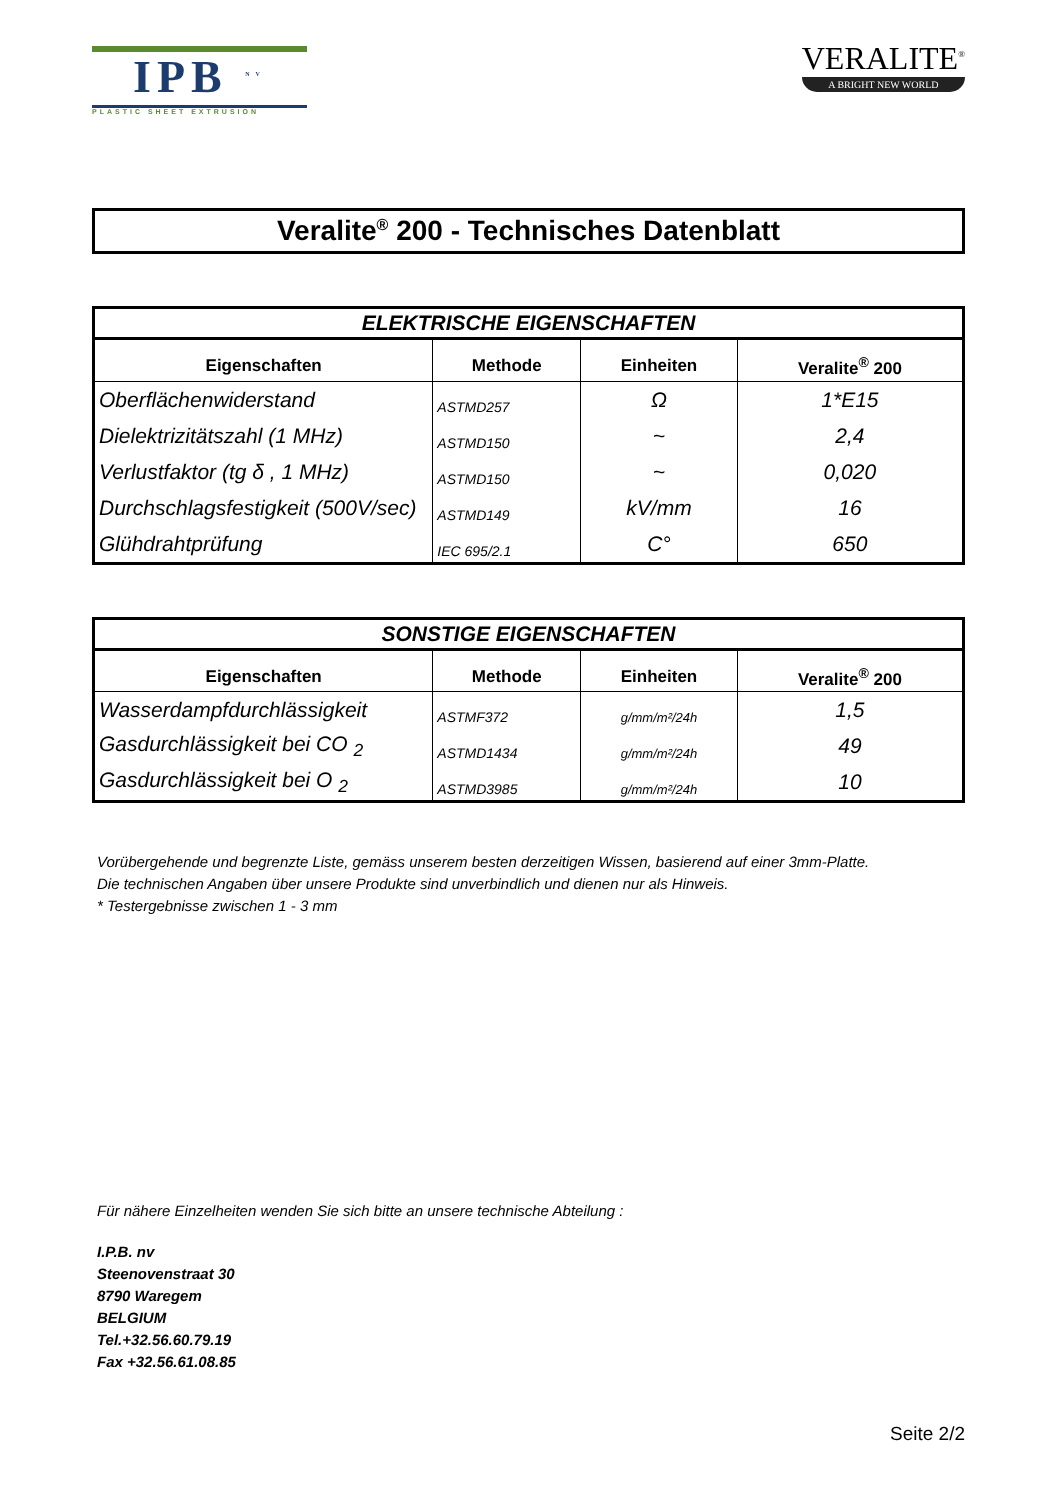IPB <sup>NV</sup>
PLASTIC SHEET EXTRUSION
VERALITE<sup>®</sup>
A BRIGHT NEW WORLD
Veralite<sup>®</sup> 200 - Technisches Datenblatt
| ELEKTRISCHE EIGENSCHAFTEN | | | |
| --- | --- | --- | --- |
| Eigenschaften | Methode | Einheiten | Veralite<sup>®</sup> 200 |
| Oberflächenwiderstand | ASTMD257 | Ω | 1*E15 |
| Dielektrizitätszahl (1 MHz) | ASTMD150 | ~ | 2,4 |
| Verlustfaktor (tg δ , 1 MHz) | ASTMD150 | ~ | 0,020 |
| Durchschlagsfestigkeit (500V/sec) | ASTMD149 | kV/mm | 16 |
| Glühdrahtprüfung | IEC 695/2.1 | C° | 650 |
| SONSTIGE EIGENSCHAFTEN | | | |
| --- | --- | --- | --- |
| Eigenschaften | Methode | Einheiten | Veralite<sup>®</sup> 200 |
| Wasserdampfdurchlässigkeit | ASTMF372 | g/mm/m²/24h | 1,5 |
| Gasdurchlässigkeit bei CO <sub>2</sub> | ASTMD1434 | g/mm/m²/24h | 49 |
| Gasdurchlässigkeit bei O <sub>2</sub> | ASTMD3985 | g/mm/m²/24h | 10 |
Vorübergehende und begrenzte Liste, gemäss unserem besten derzeitigen Wissen, basierend auf einer 3mm-Platte.
Die technischen Angaben über unsere Produkte sind unverbindlich und dienen nur als Hinweis.
* Testergebnisse zwischen 1 - 3 mm
Für nähere Einzelheiten wenden Sie sich bitte an unsere technische Abteilung :
I.P.B. nv
Steenovenstraat 30
8790 Waregem
BELGIUM
Tel.+32.56.60.79.19
Fax +32.56.61.08.85
Seite 2/2